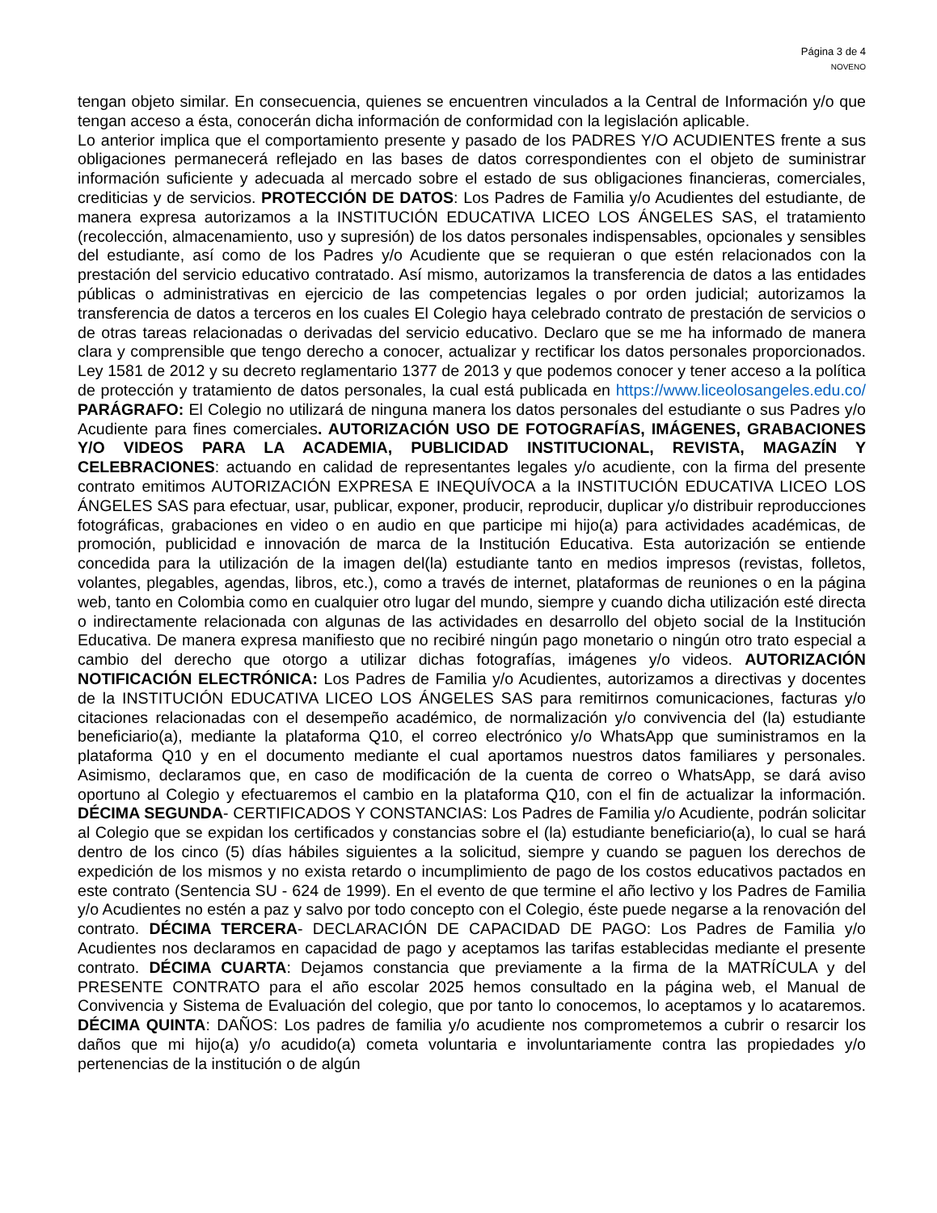Página 3 de 4
NOVENO
tengan objeto similar. En consecuencia, quienes se encuentren vinculados a la Central de Información y/o que tengan acceso a ésta, conocerán dicha información de conformidad con la legislación aplicable.
Lo anterior implica que el comportamiento presente y pasado de los PADRES Y/O ACUDIENTES frente a sus obligaciones permanecerá reflejado en las bases de datos correspondientes con el objeto de suministrar información suficiente y adecuada al mercado sobre el estado de sus obligaciones financieras, comerciales, crediticias y de servicios. PROTECCIÓN DE DATOS: Los Padres de Familia y/o Acudientes del estudiante, de manera expresa autorizamos a la INSTITUCIÓN EDUCATIVA LICEO LOS ÁNGELES SAS, el tratamiento (recolección, almacenamiento, uso y supresión) de los datos personales indispensables, opcionales y sensibles del estudiante, así como de los Padres y/o Acudiente que se requieran o que estén relacionados con la prestación del servicio educativo contratado. Así mismo, autorizamos la transferencia de datos a las entidades públicas o administrativas en ejercicio de las competencias legales o por orden judicial; autorizamos la transferencia de datos a terceros en los cuales El Colegio haya celebrado contrato de prestación de servicios o de otras tareas relacionadas o derivadas del servicio educativo. Declaro que se me ha informado de manera clara y comprensible que tengo derecho a conocer, actualizar y rectificar los datos personales proporcionados. Ley 1581 de 2012 y su decreto reglamentario 1377 de 2013 y que podemos conocer y tener acceso a la política de protección y tratamiento de datos personales, la cual está publicada en https://www.liceolosangeles.edu.co/ PARÁGRAFO: El Colegio no utilizará de ninguna manera los datos personales del estudiante o sus Padres y/o Acudiente para fines comerciales. AUTORIZACIÓN USO DE FOTOGRAFÍAS, IMÁGENES, GRABACIONES Y/O VIDEOS PARA LA ACADEMIA, PUBLICIDAD INSTITUCIONAL, REVISTA, MAGAZÍN Y CELEBRACIONES: actuando en calidad de representantes legales y/o acudiente, con la firma del presente contrato emitimos AUTORIZACIÓN EXPRESA E INEQUÍVOCA a la INSTITUCIÓN EDUCATIVA LICEO LOS ÁNGELES SAS para efectuar, usar, publicar, exponer, producir, reproducir, duplicar y/o distribuir reproducciones fotográficas, grabaciones en video o en audio en que participe mi hijo(a) para actividades académicas, de promoción, publicidad e innovación de marca de la Institución Educativa. Esta autorización se entiende concedida para la utilización de la imagen del(la) estudiante tanto en medios impresos (revistas, folletos, volantes, plegables, agendas, libros, etc.), como a través de internet, plataformas de reuniones o en la página web, tanto en Colombia como en cualquier otro lugar del mundo, siempre y cuando dicha utilización esté directa o indirectamente relacionada con algunas de las actividades en desarrollo del objeto social de la Institución Educativa. De manera expresa manifiesto que no recibiré ningún pago monetario o ningún otro trato especial a cambio del derecho que otorgo a utilizar dichas fotografías, imágenes y/o videos. AUTORIZACIÓN NOTIFICACIÓN ELECTRÓNICA: Los Padres de Familia y/o Acudientes, autorizamos a directivas y docentes de la INSTITUCIÓN EDUCATIVA LICEO LOS ÁNGELES SAS para remitirnos comunicaciones, facturas y/o citaciones relacionadas con el desempeño académico, de normalización y/o convivencia del (la) estudiante beneficiario(a), mediante la plataforma Q10, el correo electrónico y/o WhatsApp que suministramos en la plataforma Q10 y en el documento mediante el cual aportamos nuestros datos familiares y personales. Asimismo, declaramos que, en caso de modificación de la cuenta de correo o WhatsApp, se dará aviso oportuno al Colegio y efectuaremos el cambio en la plataforma Q10, con el fin de actualizar la información. DÉCIMA SEGUNDA- CERTIFICADOS Y CONSTANCIAS: Los Padres de Familia y/o Acudiente, podrán solicitar al Colegio que se expidan los certificados y constancias sobre el (la) estudiante beneficiario(a), lo cual se hará dentro de los cinco (5) días hábiles siguientes a la solicitud, siempre y cuando se paguen los derechos de expedición de los mismos y no exista retardo o incumplimiento de pago de los costos educativos pactados en este contrato (Sentencia SU - 624 de 1999). En el evento de que termine el año lectivo y los Padres de Familia y/o Acudientes no estén a paz y salvo por todo concepto con el Colegio, éste puede negarse a la renovación del contrato. DÉCIMA TERCERA- DECLARACIÓN DE CAPACIDAD DE PAGO: Los Padres de Familia y/o Acudientes nos declaramos en capacidad de pago y aceptamos las tarifas establecidas mediante el presente contrato. DÉCIMA CUARTA: Dejamos constancia que previamente a la firma de la MATRÍCULA y del PRESENTE CONTRATO para el año escolar 2025 hemos consultado en la página web, el Manual de Convivencia y Sistema de Evaluación del colegio, que por tanto lo conocemos, lo aceptamos y lo acataremos. DÉCIMA QUINTA: DAÑOS: Los padres de familia y/o acudiente nos comprometemos a cubrir o resarcir los daños que mi hijo(a) y/o acudido(a) cometa voluntaria e involuntariamente contra las propiedades y/o pertenencias de la institución o de algún